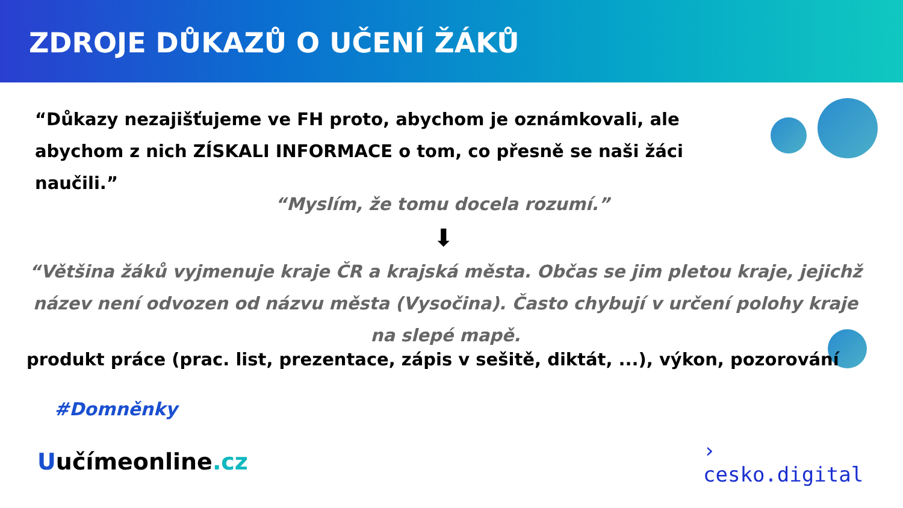ZDROJE DŮKAZŮ O UČENÍ ŽÁKŮ
“Důkazy nezajišťujeme ve FH proto, abychom je oznámkovali, ale abychom z nich ZÍSKALI INFORMACE o tom, co přesně se naši žáci naučili.”
“Myslím, že tomu docela rozumí.”
⬇
“Většina žáků vyjmenuje kraje ČR a krajská města. Občas se jim pletou kraje, jejichž název není odvozen od názvu města (Vysočina). Často chybují v určení polohy kraje na slepé mapě.
produkt práce (prac. list, prezentace, zápis v sešitě, diktát, ...), výkon, pozorování
#Domněnky
Uučímeonline.cz
›
cesko.digital